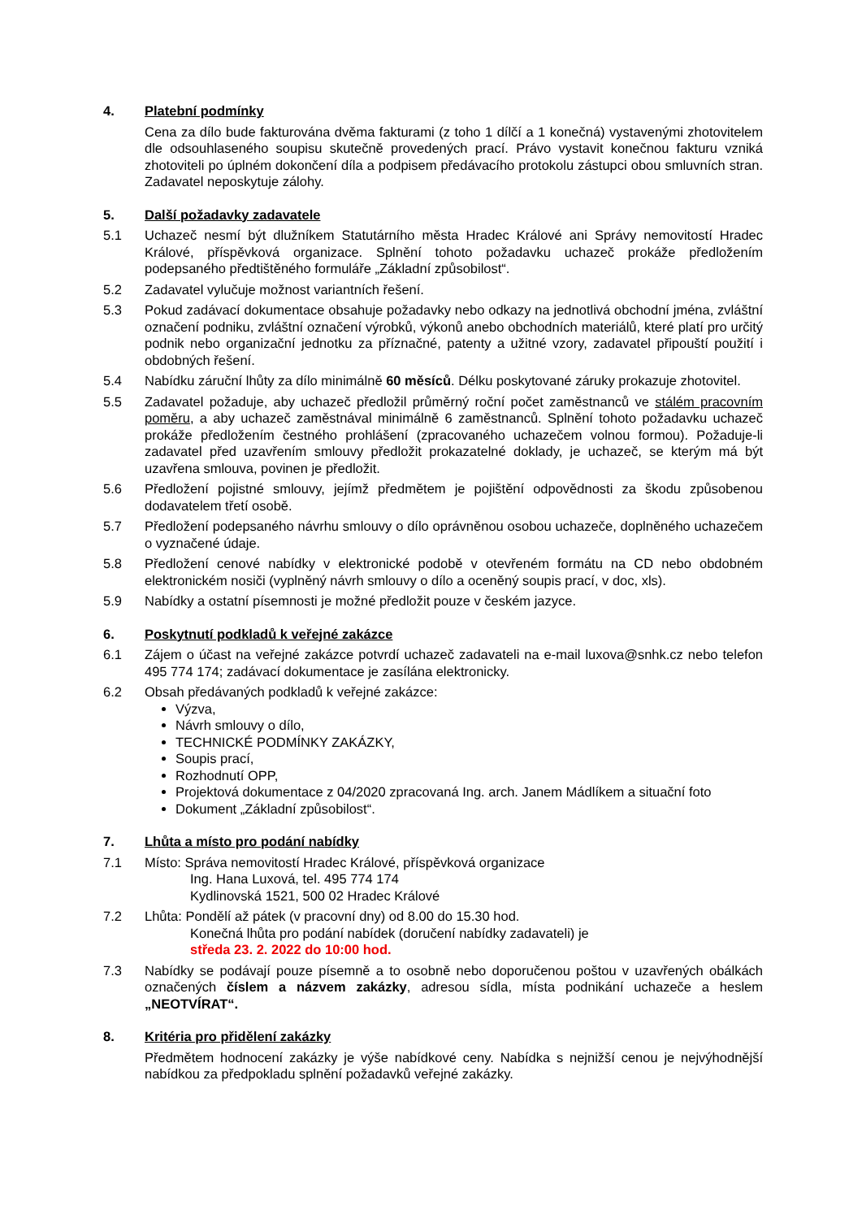4. Platební podmínky
Cena za dílo bude fakturována dvěma fakturami (z toho 1 dílčí a 1 konečná) vystavenými zhotovitelem dle odsouhlaseného soupisu skutečně provedených prací. Právo vystavit konečnou fakturu vzniká zhotoviteli po úplném dokončení díla a podpisem předávacího protokolu zástupci obou smluvních stran. Zadavatel neposkytuje zálohy.
5. Další požadavky zadavatele
5.1 Uchazeč nesmí být dlužníkem Statutárního města Hradec Králové ani Správy nemovitostí Hradec Králové, příspěvková organizace. Splnění tohoto požadavku uchazeč prokáže předložením podepsaného předtištěného formuláře „Základní způsobilost“.
5.2 Zadavatel vylučuje možnost variantních řešení.
5.3 Pokud zadávací dokumentace obsahuje požadavky nebo odkazy na jednotlivá obchodní jména, zvláštní označení podniku, zvláštní označení výrobků, výkonů anebo obchodních materiálů, které platí pro určitý podnik nebo organizační jednotku za příznačné, patenty a užitné vzory, zadavatel připouští použití i obdobných řešení.
5.4 Nabídku záruční lhůty za dílo minimálně 60 měsíců. Délku poskytované záruky prokazuje zhotovitel.
5.5 Zadavatel požaduje, aby uchazeč předložil průměrný roční počet zaměstnanců ve stálém pracovním poměru, a aby uchazeč zaměstnával minimálně 6 zaměstnanců. Splnění tohoto požadavku uchazeč prokáže předložením čestného prohlášení (zpracovaného uchazečem volnou formou). Požaduje-li zadavatel před uzavřením smlouvy předložit prokazatelné doklady, je uchazeč, se kterým má být uzavřena smlouva, povinen je předložit.
5.6 Předložení pojistné smlouvy, jejímž předmětem je pojištění odpovědnosti za škodu způsobenou dodavatelem třetí osobě.
5.7 Předložení podepsaného návrhu smlouvy o dílo oprávněnou osobou uchazeče, doplněného uchazečem o vyznačené údaje.
5.8 Předložení cenové nabídky v elektronické podobě v otevřeném formátu na CD nebo obdobném elektronickém nosiči (vyplněný návrh smlouvy o dílo a oceněný soupis prací, v doc, xls).
5.9 Nabídky a ostatní písemnosti je možné předložit pouze v českém jazyce.
6. Poskytnutí podkladů k veřejné zakázce
6.1 Zájem o účast na veřejné zakázce potvrdí uchazeč zadavateli na e-mail luxova@snhk.cz nebo telefon 495 774 174; zadávací dokumentace je zasílána elektronicky.
6.2 Obsah předávaných podkladů k veřejné zakázce:
Výzva,
Návrh smlouvy o dílo,
TECHNICKÉ PODMÍNKY ZAKÁZKY,
Soupis prací,
Rozhodnutí OPP,
Projektová dokumentace z 04/2020 zpracovaná Ing. arch. Janem Mádlíkem a situační foto
Dokument „Základní způsobilost“.
7. Lhůta a místo pro podání nabídky
7.1 Místo: Správa nemovitostí Hradec Králové, příspěvková organizace
Ing. Hana Luxová, tel. 495 774 174
Kydlinovská 1521, 500 02 Hradec Králové
7.2 Lhůta: Pondělí až pátek (v pracovní dny) od 8.00 do 15.30 hod.
Konečná lhůta pro podání nabídek (doručení nabídky zadavateli) je
středa 23. 2. 2022 do 10:00 hod.
7.3 Nabídky se podávají pouze písemně a to osobně nebo doporučenou poštou v uzavřených obálkách označených číslem a názvem zakázky, adresou sídla, místa podnikání uchazeče a heslem „NEOTVÍRAT“.
8. Kritéria pro přidělení zakázky
Předmětem hodnocení zakázky je výše nabídkové ceny. Nabídka s nejnižší cenou je nejvýhodnější nabídkou za předpokladu splnění požadavků veřejné zakázky.